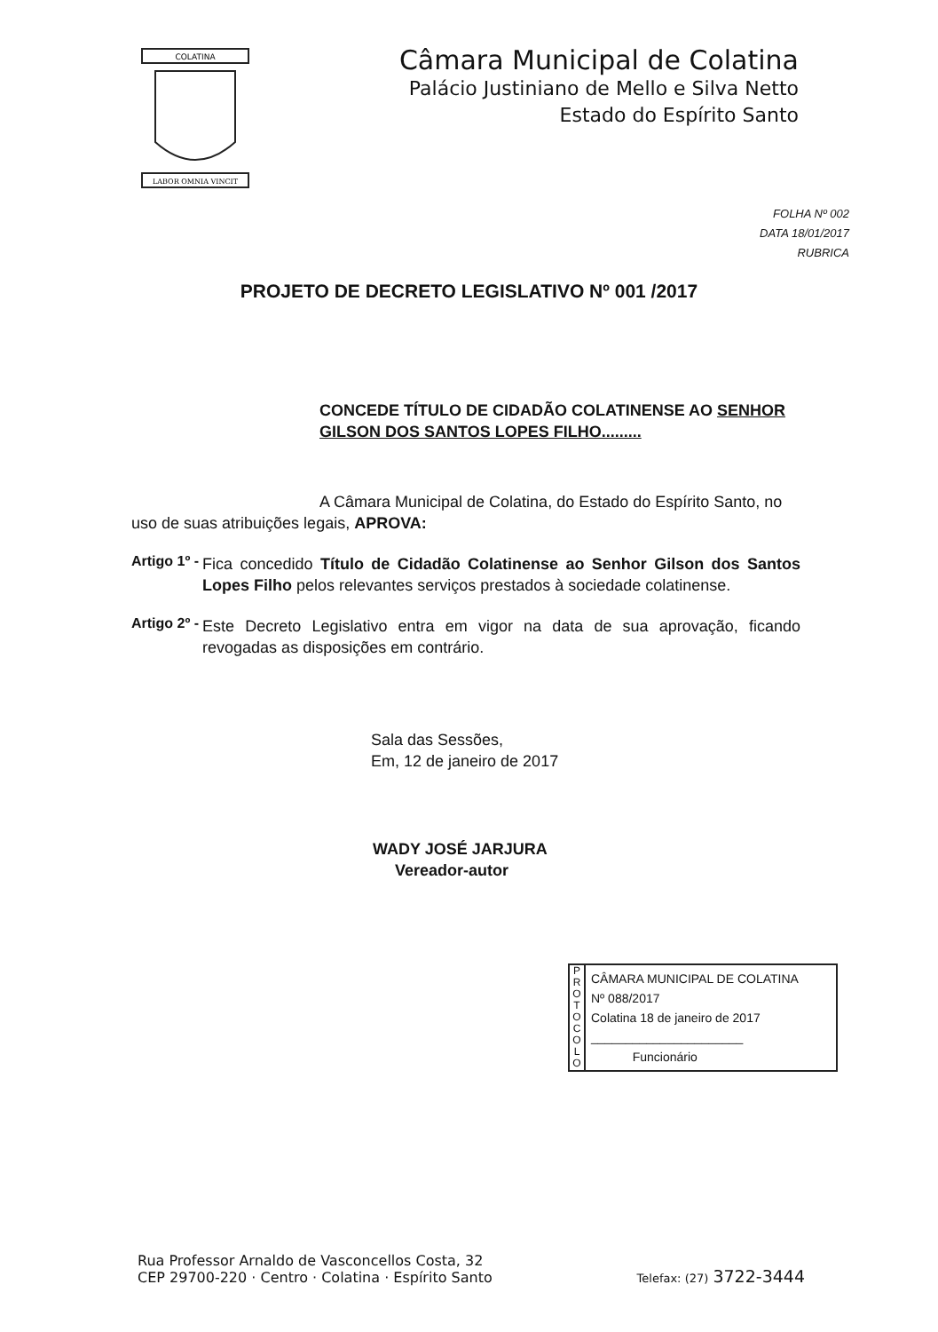COLATINA
LABOR OMNIA VINCIT
Câmara Municipal de Colatina
Palácio Justiniano de Mello e Silva Netto
Estado do Espírito Santo
FOLHA Nº 002
DATA 18/01/2017
RUBRICA
PROJETO DE DECRETO LEGISLATIVO Nº 001 /2017
CONCEDE TÍTULO DE CIDADÃO COLATINENSE AO SENHOR GILSON DOS SANTOS LOPES FILHO.........
A Câmara Municipal de Colatina, do Estado do Espírito Santo, no uso de suas atribuições legais, APROVA:
Artigo 1º -
Fica concedido Título de Cidadão Colatinense ao Senhor Gilson dos Santos Lopes Filho pelos relevantes serviços prestados à sociedade colatinense.
Artigo 2º -
Este Decreto Legislativo entra em vigor na data de sua aprovação, ficando revogadas as disposições em contrário.
Sala das Sessões,
Em, 12 de janeiro de 2017
WADY JOSÉ JARJURA
Vereador-autor
P
R
O
T
O
C
O
L
O
CÂMARA MUNICIPAL DE COLATINA
Nº 088/2017
Colatina 18 de janeiro de 2017
______________________
Funcionário
Rua Professor Arnaldo de Vasconcellos Costa, 32
CEP 29700-220 · Centro · Colatina · Espírito Santo
Telefax: (27) 3722-3444